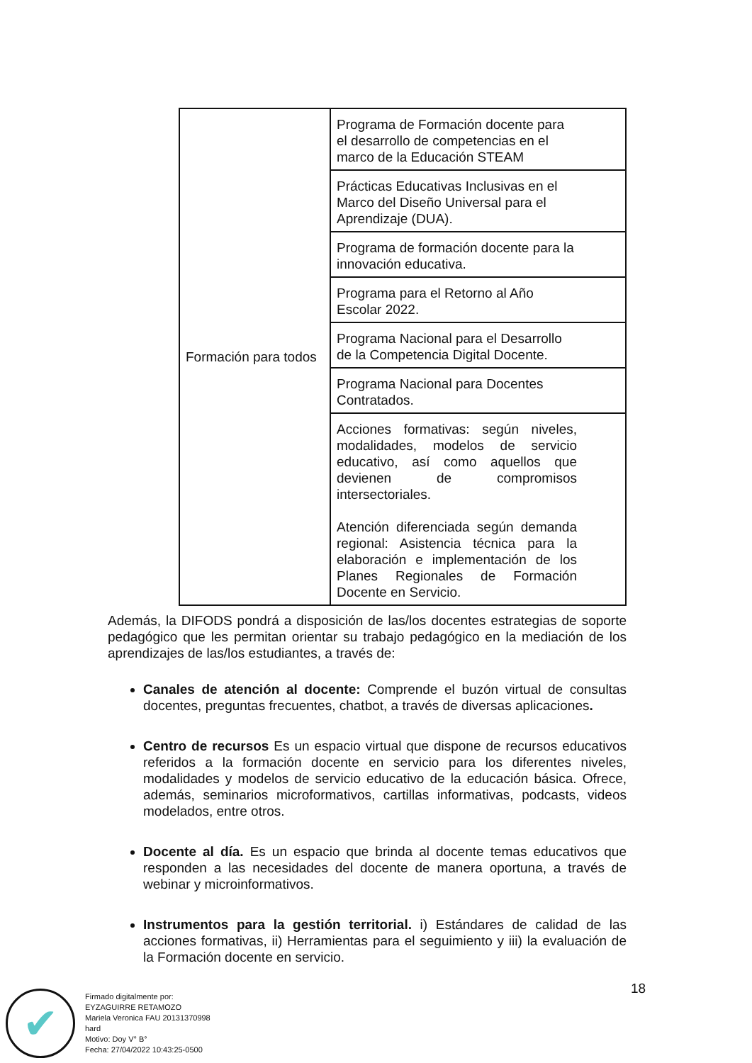| Formación para todos | Programa de Formación docente para el desarrollo de competencias en el marco de la Educación STEAM |
| | Prácticas Educativas Inclusivas en el Marco del Diseño Universal para el Aprendizaje (DUA). |
| | Programa de formación docente para la innovación educativa. |
| | Programa para el Retorno al Año Escolar 2022. |
| | Programa Nacional para el Desarrollo de la Competencia Digital Docente. |
| | Programa Nacional para Docentes Contratados. |
| | Acciones formativas: según niveles, modalidades, modelos de servicio educativo, así como aquellos que devienen de compromisos intersectoriales. Atención diferenciada según demanda regional: Asistencia técnica para la elaboración e implementación de los Planes Regionales de Formación Docente en Servicio. |
Además, la DIFODS pondrá a disposición de las/los docentes estrategias de soporte pedagógico que les permitan orientar su trabajo pedagógico en la mediación de los aprendizajes de las/los estudiantes, a través de:
Canales de atención al docente: Comprende el buzón virtual de consultas docentes, preguntas frecuentes, chatbot, a través de diversas aplicaciones.
Centro de recursos Es un espacio virtual que dispone de recursos educativos referidos a la formación docente en servicio para los diferentes niveles, modalidades y modelos de servicio educativo de la educación básica. Ofrece, además, seminarios microformativos, cartillas informativas, podcasts, videos modelados, entre otros.
Docente al día. Es un espacio que brinda al docente temas educativos que responden a las necesidades del docente de manera oportuna, a través de webinar y microinformativos.
Instrumentos para la gestión territorial. i) Estándares de calidad de las acciones formativas, ii) Herramientas para el seguimiento y iii) la evaluación de la Formación docente en servicio.
18
✔
Firmado digitalmente por:
EYZAGUIRRE RETAMOZO
Mariela Veronica FAU 20131370998
hard
Motivo: Doy V° B°
Fecha: 27/04/2022 10:43:25-0500